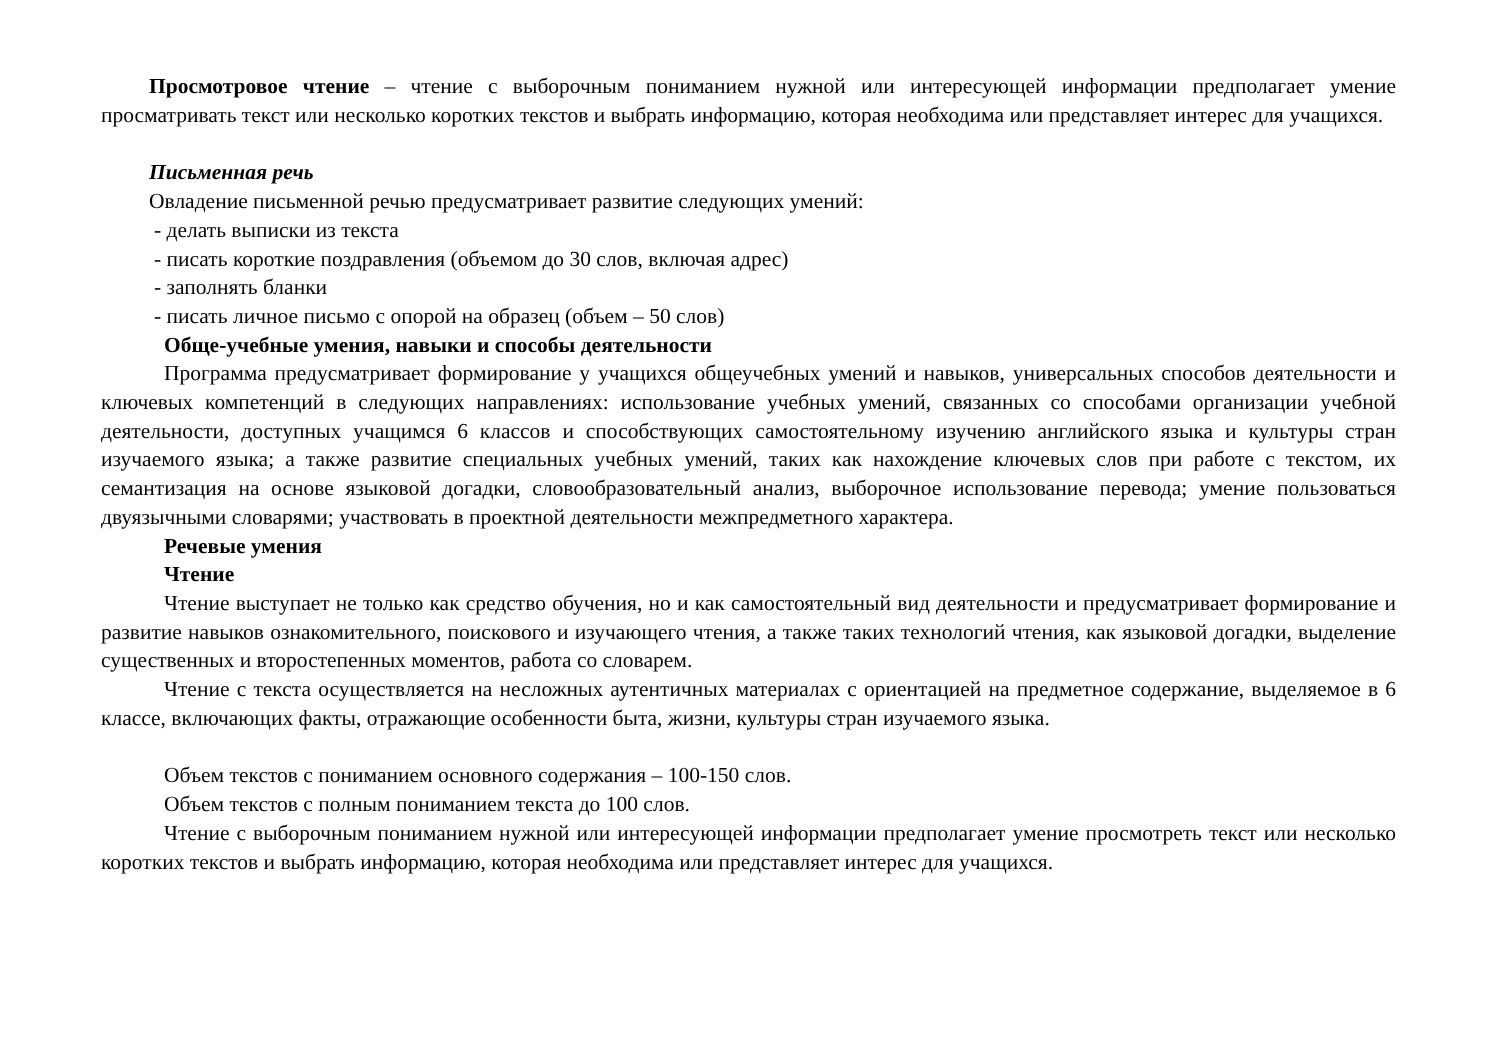Просмотровое чтение – чтение с выборочным пониманием нужной или интересующей информации предполагает умение просматривать текст или несколько коротких текстов и выбрать информацию, которая необходима или представляет интерес для учащихся.
Письменная речь
Овладение письменной речью предусматривает развитие следующих умений:
- делать выписки из текста
- писать короткие поздравления (объемом до 30 слов, включая адрес)
- заполнять бланки
- писать личное письмо с опорой на образец (объем – 50 слов)
Обще-учебные умения, навыки и способы деятельности
Программа предусматривает формирование у учащихся общеучебных умений и навыков, универсальных способов деятельности и ключевых компетенций в следующих направлениях: использование учебных умений, связанных со способами организации учебной деятельности, доступных учащимся 6 классов и способствующих самостоятельному изучению английского языка и культуры стран изучаемого языка; а также развитие специальных учебных умений, таких как нахождение ключевых слов при работе с текстом, их семантизация на основе языковой догадки, словообразовательный анализ, выборочное использование перевода; умение пользоваться двуязычными словарями; участвовать в проектной деятельности межпредметного характера.
Речевые умения
Чтение
Чтение выступает не только как средство обучения, но и как самостоятельный вид деятельности и предусматривает формирование и развитие навыков ознакомительного, поискового и изучающего чтения, а также таких технологий чтения, как языковой догадки, выделение существенных и второстепенных моментов, работа со словарем.
Чтение с текста осуществляется на несложных аутентичных материалах с ориентацией на предметное содержание, выделяемое в 6 классе, включающих факты, отражающие особенности быта, жизни, культуры стран изучаемого языка.
Объем текстов с пониманием основного содержания – 100-150 слов.
Объем текстов с полным пониманием текста до 100 слов.
Чтение с выборочным пониманием нужной или интересующей информации предполагает умение просмотреть текст или несколько коротких текстов и выбрать информацию, которая необходима или представляет интерес для учащихся.